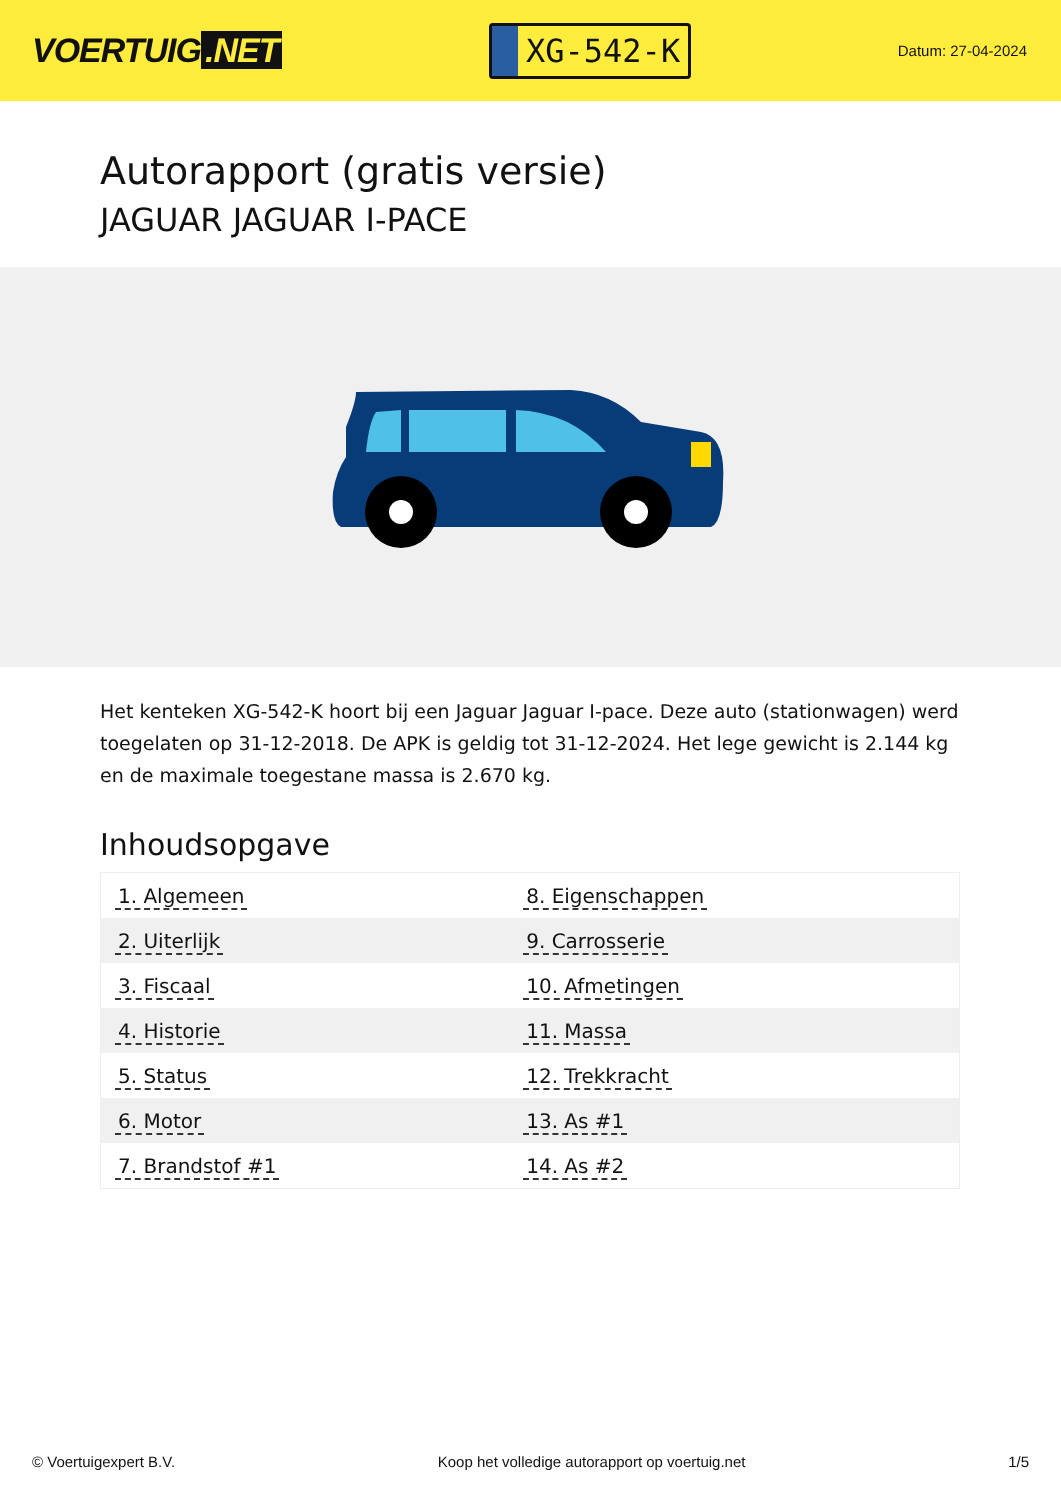VOERTUIG.NET
XG-542-K
Datum: 27-04-2024
Autorapport (gratis versie)
JAGUAR JAGUAR I-PACE
Het kenteken XG-542-K hoort bij een Jaguar Jaguar I-pace. Deze auto (stationwagen) werd toegelaten op 31-12-2018. De APK is geldig tot 31-12-2024. Het lege gewicht is 2.144 kg en de maximale toegestane massa is 2.670 kg.
Inhoudsopgave
| 1. Algemeen | 8. Eigenschappen |
| 2. Uiterlijk | 9. Carrosserie |
| 3. Fiscaal | 10. Afmetingen |
| 4. Historie | 11. Massa |
| 5. Status | 12. Trekkracht |
| 6. Motor | 13. As #1 |
| 7. Brandstof #1 | 14. As #2 |
© Voertuigexpert B.V. Koop het volledige autorapport op voertuig.net 1/5